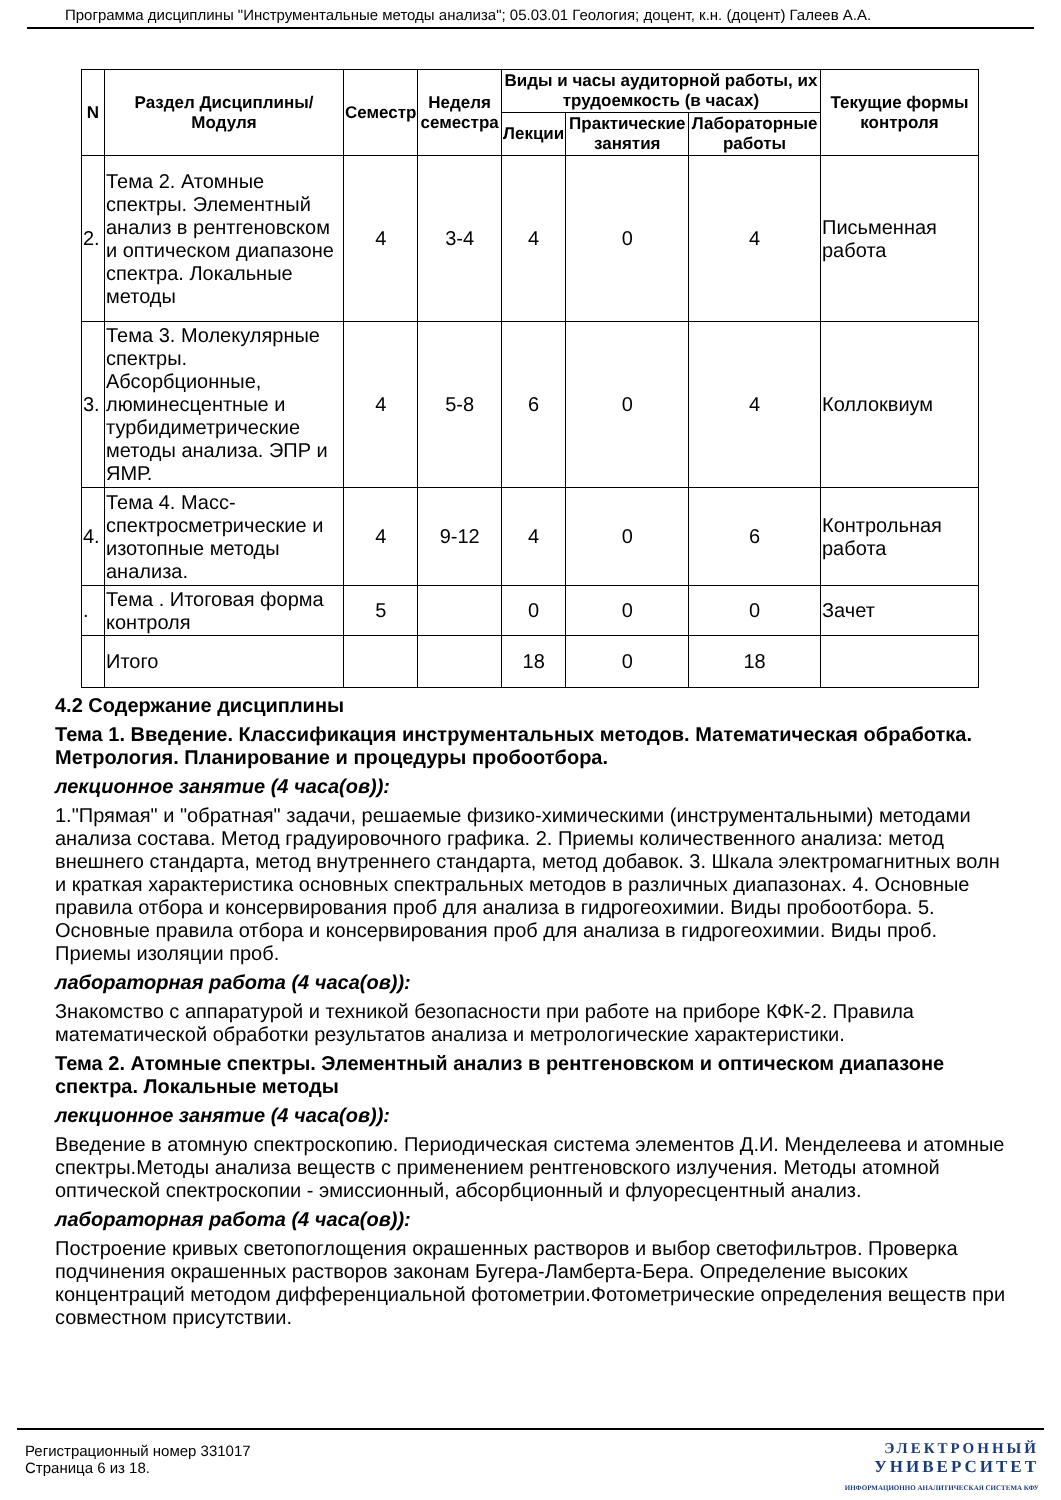Программа дисциплины "Инструментальные методы анализа"; 05.03.01 Геология; доцент, к.н. (доцент) Галеев А.А.
| N | Раздел Дисциплины/ Модуля | Семестр | Неделя семестра | Виды и часы аудиторной работы, их трудоемкость (в часах) | | | Текущие формы контроля |
| --- | --- | --- | --- | --- | --- | --- | --- |
| | | | | Лекции | Практические занятия | Лабораторные работы | |
| 2. | Тема 2. Атомные спектры. Элементный анализ в рентгеновском и оптическом диапазоне спектра. Локальные методы | 4 | 3-4 | 4 | 0 | 4 | Письменная работа |
| 3. | Тема 3. Молекулярные спектры. Абсорбционные, люминесцентные и турбидиметрические методы анализа. ЭПР и ЯМР. | 4 | 5-8 | 6 | 0 | 4 | Коллоквиум |
| 4. | Тема 4. Масс-спектросметрические и изотопные методы анализа. | 4 | 9-12 | 4 | 0 | 6 | Контрольная работа |
| . | Тема . Итоговая форма контроля | 5 | | 0 | 0 | 0 | Зачет |
| | Итого | | | 18 | 0 | 18 | |
4.2 Содержание дисциплины
Тема 1. Введение. Классификация инструментальных методов. Математическая обработка. Метрология. Планирование и процедуры пробоотбора.
лекционное занятие (4 часа(ов)):
1."Прямая" и "обратная" задачи, решаемые физико-химическими (инструментальными) методами анализа состава. Метод градуировочного графика. 2. Приемы количественного анализа: метод внешнего стандарта, метод внутреннего стандарта, метод добавок. 3. Шкала электромагнитных волн и краткая характеристика основных спектральных методов в различных диапазонах. 4. Основные правила отбора и консервирования проб для анализа в гидрогеохимии. Виды пробоотбора. 5. Основные правила отбора и консервирования проб для анализа в гидрогеохимии. Виды проб. Приемы изоляции проб.
лабораторная работа (4 часа(ов)):
Знакомство с аппаратурой и техникой безопасности при работе на приборе КФК-2. Правила математической обработки результатов анализа и метрологические характеристики.
Тема 2. Атомные спектры. Элементный анализ в рентгеновском и оптическом диапазоне спектра. Локальные методы
лекционное занятие (4 часа(ов)):
Введение в атомную спектроскопию. Периодическая система элементов Д.И. Менделеева и атомные спектры.Методы анализа веществ с применением рентгеновского излучения. Методы атомной оптической спектроскопии - эмиссионный, абсорбционный и флуоресцентный анализ.
лабораторная работа (4 часа(ов)):
Построение кривых светопоглощения окрашенных растворов и выбор светофильтров. Проверка подчинения окрашенных растворов законам Бугера-Ламберта-Бера. Определение высоких концентраций методом дифференциальной фотометрии.Фотометрические определения веществ при совместном присутствии.
Регистрационный номер 331017
Страница 6 из 18.
ЭЛЕКТРОННЫЙ
УНИВЕРСИТЕТ
ИНФОРМАЦИОННО АНАЛИТИЧЕСКАЯ СИСТЕМА КФУ